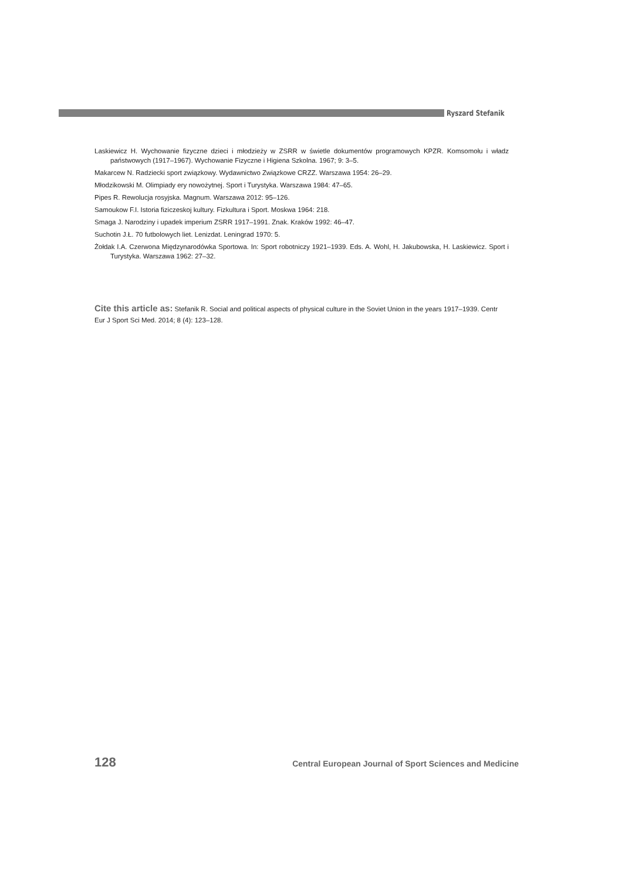Ryszard Stefanik
Laskiewicz H. Wychowanie fizyczne dzieci i młodzieży w ZSRR w świetle dokumentów programowych KPZR. Komsomołu i władz państwowych (1917–1967). Wychowanie Fizyczne i Higiena Szkolna. 1967; 9: 3–5.
Makarcew N. Radziecki sport związkowy. Wydawnictwo Związkowe CRZZ. Warszawa 1954: 26–29.
Młodzikowski M. Olimpiady ery nowożytnej. Sport i Turystyka. Warszawa 1984: 47–65.
Pipes R. Rewolucja rosyjska. Magnum. Warszawa 2012: 95–126.
Samoukow F.I. Istoria fiziczeskoj kultury. Fizkultura i Sport. Moskwa 1964: 218.
Smaga J. Narodziny i upadek imperium ZSRR 1917–1991. Znak. Kraków 1992: 46–47.
Suchotin J.Ł. 70 futbolowych liet. Lenizdat. Leningrad 1970: 5.
Żołdak I.A. Czerwona Międzynarodówka Sportowa. In: Sport robotniczy 1921–1939. Eds. A. Wohl, H. Jakubowska, H. Laskiewicz. Sport i Turystyka. Warszawa 1962: 27–32.
Cite this article as: Stefanik R. Social and political aspects of physical culture in the Soviet Union in the years 1917–1939. Centr Eur J Sport Sci Med. 2014; 8 (4): 123–128.
128 Central European Journal of Sport Sciences and Medicine